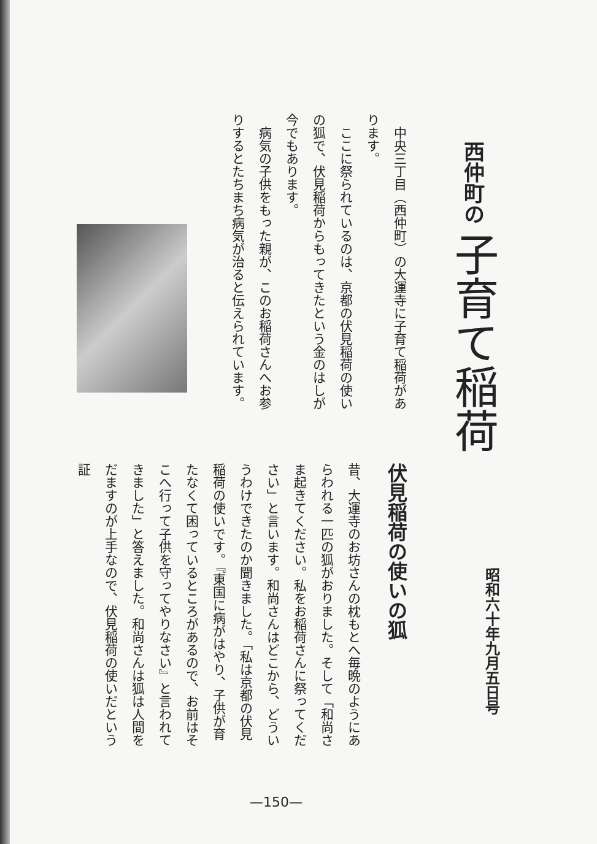西仲町の 子育て稲荷
昭和六十年九月五日号
　中央三丁目（西仲町）の大運寺に子育て稲荷があります。
　ここに祭られているのは、京都の伏見稲荷の使いの狐で、伏見稲荷からもってきたという金のはしが今でもあります。
　病気の子供をもった親が、このお稲荷さんへお参りするとたちまち病気が治ると伝えられています。
伏見稲荷の使いの狐
昔、大運寺のお坊さんの枕もとへ毎晩のようにあらわれる一匹の狐がおりました。そして「和尚さま起きてください。私をお稲荷さんに祭ってください」と言います。和尚さんはどこから、どういうわけできたのか聞きました。「私は京都の伏見稲荷の使いです。『東国に病がはやり、子供が育たなくて困っているところがあるので、お前はそこへ行って子供を守ってやりなさい』と言われてきました」と答えました。和尚さんは狐は人間をだますのが上手なので、伏見稲荷の使いだという証
—150—